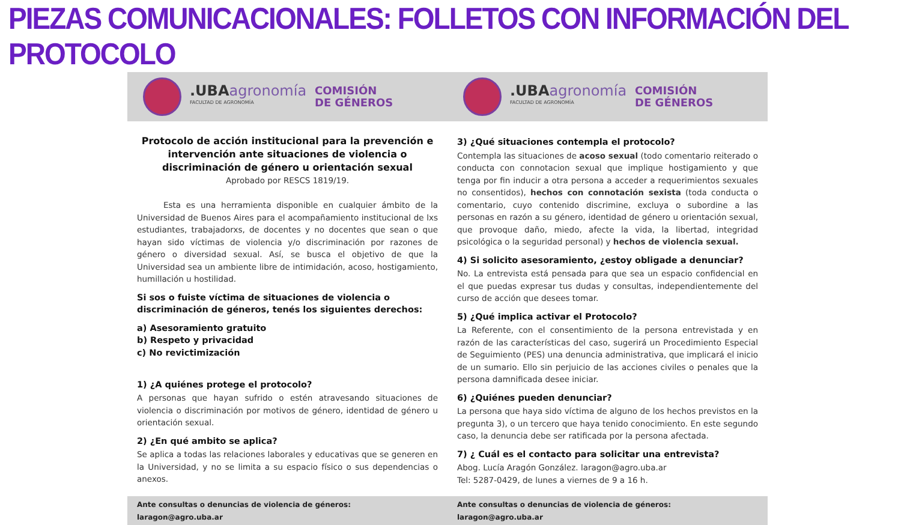PIEZAS COMUNICACIONALES: FOLLETOS CON INFORMACIÓN DEL PROTOCOLO
.UBA agronomía
FACULTAD DE AGRONOMÍA
COMISIÓN
DE GÉNEROS
Protocolo de acción institucional para la prevención e intervención ante situaciones de violencia o discriminación de género u orientación sexual
Aprobado por RESCS 1819/19.
Esta es una herramienta disponible en cualquier ámbito de la Universidad de Buenos Aires para el acompañamiento institucional de lxs estudiantes, trabajadorxs, de docentes y no docentes que sean o que hayan sido víctimas de violencia y/o discriminación por razones de género o diversidad sexual. Así, se busca el objetivo de que la Universidad sea un ambiente libre de intimidación, acoso, hostigamiento, humillación u hostilidad.
Si sos o fuiste víctima de situaciones de violencia o discriminación de géneros, tenés los siguientes derechos:
a) Asesoramiento gratuito
b) Respeto y privacidad
c) No revictimización
1) ¿A quiénes protege el protocolo?
A personas que hayan sufrido o estén atravesando situaciones de violencia o discriminación por motivos de género, identidad de género u orientación sexual.
2) ¿En qué ambito se aplica?
Se aplica a todas las relaciones laborales y educativas que se generen en la Universidad, y no se limita a su espacio físico o sus dependencias o anexos.
Ante consultas o denuncias de violencia de géneros: laragon@agro.uba.ar
.UBA agronomía
FACULTAD DE AGRONOMÍA
COMISIÓN
DE GÉNEROS
3) ¿Qué situaciones contempla el protocolo?
Contempla las situaciones de acoso sexual (todo comentario reiterado o conducta con connotacion sexual que implique hostigamiento y que tenga por fin inducir a otra persona a acceder a requerimientos sexuales no consentidos), hechos con connotación sexista (toda conducta o comentario, cuyo contenido discrimine, excluya o subordine a las personas en razón a su género, identidad de género u orientación sexual, que provoque daño, miedo, afecte la vida, la libertad, integridad psicológica o la seguridad personal) y hechos de violencia sexual.
4) Si solicito asesoramiento, ¿estoy obligade a denunciar?
No. La entrevista está pensada para que sea un espacio confidencial en el que puedas expresar tus dudas y consultas, independientemente del curso de acción que desees tomar.
5) ¿Qué implica activar el Protocolo?
La Referente, con el consentimiento de la persona entrevistada y en razón de las características del caso, sugerirá un Procedimiento Especial de Seguimiento (PES) una denuncia administrativa, que implicará el inicio de un sumario. Ello sin perjuicio de las acciones civiles o penales que la persona damnificada desee iniciar.
6) ¿Quiénes pueden denunciar?
La persona que haya sido víctima de alguno de los hechos previstos en la pregunta 3), o un tercero que haya tenido conocimiento. En este segundo caso, la denuncia debe ser ratificada por la persona afectada.
7) ¿ Cuál es el contacto para solicitar una entrevista?
Abog. Lucía Aragón González. laragon@agro.uba.ar
Tel: 5287-0429, de lunes a viernes de 9 a 16 h.
Ante consultas o denuncias de violencia de géneros: laragon@agro.uba.ar